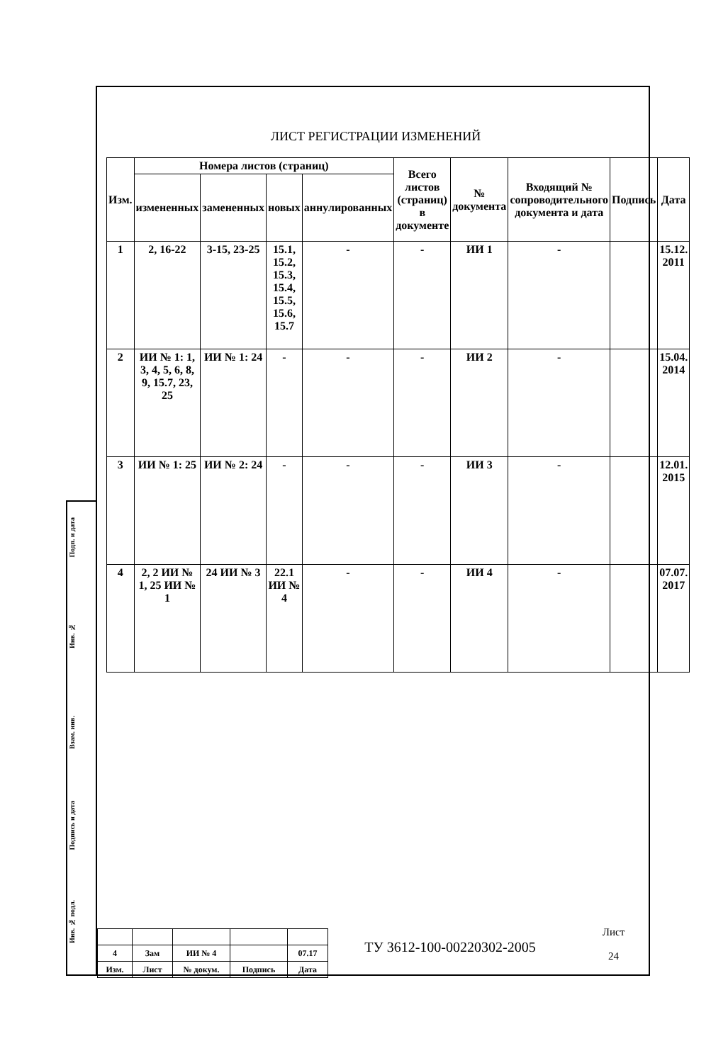ЛИСТ РЕГИСТРАЦИИ ИЗМЕНЕНИЙ
| Изм. | Номера листов (страниц) | | | | Всего листов (страниц) в документе | № документа | Входящий № сопроводительного документа и дата | Подпись | Дата |
| --- | --- | --- | --- | --- | --- | --- | --- | --- | --- |
| | измененных | замененных | новых | аннулированных | | | | | |
| 1 | 2, 16-22 | 3-15, 23-25 | 15.1, 15.2, 15.3, 15.4, 15.5, 15.6, 15.7 | - | - | ИИ 1 | - | | 15.12. 2011 |
| 2 | ИИ № 1: 1, 3, 4, 5, 6, 8, 9, 15.7, 23, 25 | ИИ № 1: 24 | - | - | - | ИИ 2 | - | | 15.04. 2014 |
| 3 | ИИ № 1: 25 | ИИ № 2: 24 | - | - | - | ИИ 3 | - | | 12.01. 2015 |
| 4 | 2, 2 ИИ № 1, 25 ИИ № 1 | 24 ИИ № 3 | 22.1 ИИ № 4 | - | - | ИИ 4 | - | | 07.07. 2017 |
Подп. и дата
Инв. №
Взам. инв.
Подпись и дата
Инв. № подл.
| 4 | Зам | ИИ № 4 | | 07.17 |
| Изм. | Лист | № докум. | Подпись | Дата |
ТУ 3612-100-00220302-2005
Лист
24